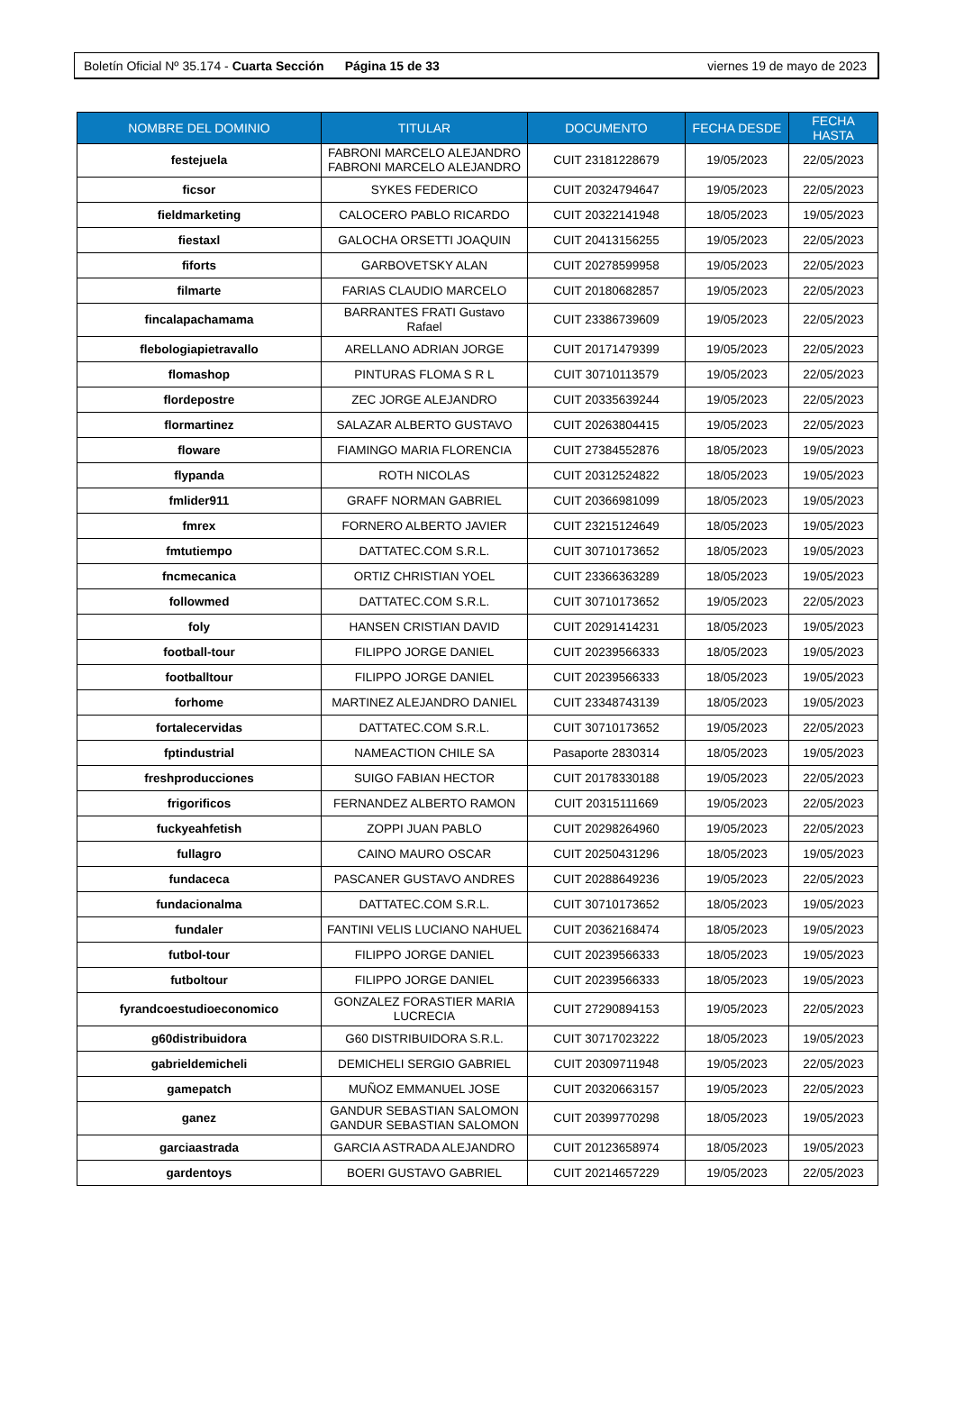Boletín Oficial Nº 35.174 - Cuarta Sección Página 15 de 33 viernes 19 de mayo de 2023
| NOMBRE DEL DOMINIO | TITULAR | DOCUMENTO | FECHA DESDE | FECHA HASTA |
| --- | --- | --- | --- | --- |
| festejuela | FABRONI MARCELO ALEJANDRO FABRONI MARCELO ALEJANDRO | CUIT 23181228679 | 19/05/2023 | 22/05/2023 |
| ficsor | SYKES FEDERICO | CUIT 20324794647 | 19/05/2023 | 22/05/2023 |
| fieldmarketing | CALOCERO PABLO RICARDO | CUIT 20322141948 | 18/05/2023 | 19/05/2023 |
| fiestaxl | GALOCHA ORSETTI JOAQUIN | CUIT 20413156255 | 19/05/2023 | 22/05/2023 |
| fiforts | GARBOVETSKY ALAN | CUIT 20278599958 | 19/05/2023 | 22/05/2023 |
| filmarte | FARIAS CLAUDIO MARCELO | CUIT 20180682857 | 19/05/2023 | 22/05/2023 |
| fincalapachamama | BARRANTES FRATI Gustavo Rafael | CUIT 23386739609 | 19/05/2023 | 22/05/2023 |
| flebologiapietravallo | ARELLANO ADRIAN JORGE | CUIT 20171479399 | 19/05/2023 | 22/05/2023 |
| flomashop | PINTURAS FLOMA S R L | CUIT 30710113579 | 19/05/2023 | 22/05/2023 |
| flordepostre | ZEC JORGE ALEJANDRO | CUIT 20335639244 | 19/05/2023 | 22/05/2023 |
| flormartinez | SALAZAR ALBERTO GUSTAVO | CUIT 20263804415 | 19/05/2023 | 22/05/2023 |
| floware | FIAMINGO MARIA FLORENCIA | CUIT 27384552876 | 18/05/2023 | 19/05/2023 |
| flypanda | ROTH NICOLAS | CUIT 20312524822 | 18/05/2023 | 19/05/2023 |
| fmlider911 | GRAFF NORMAN GABRIEL | CUIT 20366981099 | 18/05/2023 | 19/05/2023 |
| fmrex | FORNERO ALBERTO JAVIER | CUIT 23215124649 | 18/05/2023 | 19/05/2023 |
| fmtutiempo | DATTATEC.COM S.R.L. | CUIT 30710173652 | 18/05/2023 | 19/05/2023 |
| fncmecanica | ORTIZ CHRISTIAN YOEL | CUIT 23366363289 | 18/05/2023 | 19/05/2023 |
| followmed | DATTATEC.COM S.R.L. | CUIT 30710173652 | 19/05/2023 | 22/05/2023 |
| foly | HANSEN CRISTIAN DAVID | CUIT 20291414231 | 18/05/2023 | 19/05/2023 |
| football-tour | FILIPPO JORGE DANIEL | CUIT 20239566333 | 18/05/2023 | 19/05/2023 |
| footballtour | FILIPPO JORGE DANIEL | CUIT 20239566333 | 18/05/2023 | 19/05/2023 |
| forhome | MARTINEZ ALEJANDRO DANIEL | CUIT 23348743139 | 18/05/2023 | 19/05/2023 |
| fortalecervidas | DATTATEC.COM S.R.L. | CUIT 30710173652 | 19/05/2023 | 22/05/2023 |
| fptindustrial | NAMEACTION CHILE SA | Pasaporte 2830314 | 18/05/2023 | 19/05/2023 |
| freshproducciones | SUIGO FABIAN HECTOR | CUIT 20178330188 | 19/05/2023 | 22/05/2023 |
| frigorificos | FERNANDEZ ALBERTO RAMON | CUIT 20315111669 | 19/05/2023 | 22/05/2023 |
| fuckyeahfetish | ZOPPI JUAN PABLO | CUIT 20298264960 | 19/05/2023 | 22/05/2023 |
| fullagro | CAINO MAURO OSCAR | CUIT 20250431296 | 18/05/2023 | 19/05/2023 |
| fundaceca | PASCANER GUSTAVO ANDRES | CUIT 20288649236 | 19/05/2023 | 22/05/2023 |
| fundacionalma | DATTATEC.COM S.R.L. | CUIT 30710173652 | 18/05/2023 | 19/05/2023 |
| fundaler | FANTINI VELIS LUCIANO NAHUEL | CUIT 20362168474 | 18/05/2023 | 19/05/2023 |
| futbol-tour | FILIPPO JORGE DANIEL | CUIT 20239566333 | 18/05/2023 | 19/05/2023 |
| futboltour | FILIPPO JORGE DANIEL | CUIT 20239566333 | 18/05/2023 | 19/05/2023 |
| fyrandcoestudioeconomico | GONZALEZ FORASTIER MARIA LUCRECIA | CUIT 27290894153 | 19/05/2023 | 22/05/2023 |
| g60distribuidora | G60 DISTRIBUIDORA S.R.L. | CUIT 30717023222 | 18/05/2023 | 19/05/2023 |
| gabrieldemicheli | DEMICHELI SERGIO GABRIEL | CUIT 20309711948 | 19/05/2023 | 22/05/2023 |
| gamepatch | MUÑOZ EMMANUEL JOSE | CUIT 20320663157 | 19/05/2023 | 22/05/2023 |
| ganez | GANDUR SEBASTIAN SALOMON GANDUR SEBASTIAN SALOMON | CUIT 20399770298 | 18/05/2023 | 19/05/2023 |
| garciaastrada | GARCIA ASTRADA ALEJANDRO | CUIT 20123658974 | 18/05/2023 | 19/05/2023 |
| gardentoys | BOERI GUSTAVO GABRIEL | CUIT 20214657229 | 19/05/2023 | 22/05/2023 |